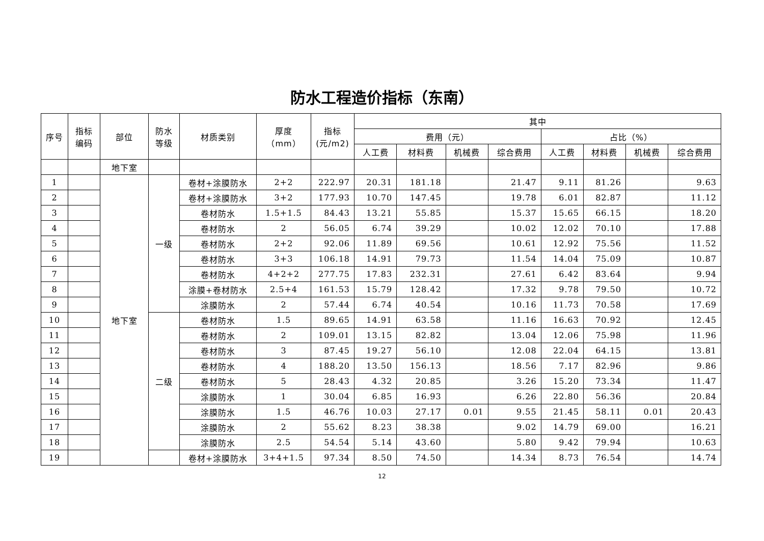防水工程造价指标（东南）
| 序号 | 指标编码 | 部位 | 防水等级 | 材质类别 | 厚度 （mm） | 指标(元/m2) | 其中 | | | | | | | |
| --- | --- | --- | --- | --- | --- | --- | --- | --- | --- | --- | --- | --- | --- | --- |
| | | | | | | | 费用（元） | | | | 占比（%） | | | |
| | | | | | | | 人工费 | 材料费 | 机械费 | 综合费用 | 人工费 | 材料费 | 机械费 | 综合费用 |
| | | 地下室 | | | | | | | | | | | | |
| 1 | | 地下室 | 一级 | 卷材+涂膜防水 | 2+2 | 222.97 | 20.31 | 181.18 | | 21.47 | 9.11 | 81.26 | | 9.63 |
| 2 | | | | 卷材+涂膜防水 | 3+2 | 177.93 | 10.70 | 147.45 | | 19.78 | 6.01 | 82.87 | | 11.12 |
| 3 | | | | 卷材防水 | 1.5+1.5 | 84.43 | 13.21 | 55.85 | | 15.37 | 15.65 | 66.15 | | 18.20 |
| 4 | | | | 卷材防水 | 2 | 56.05 | 6.74 | 39.29 | | 10.02 | 12.02 | 70.10 | | 17.88 |
| 5 | | | | 卷材防水 | 2+2 | 92.06 | 11.89 | 69.56 | | 10.61 | 12.92 | 75.56 | | 11.52 |
| 6 | | | | 卷材防水 | 3+3 | 106.18 | 14.91 | 79.73 | | 11.54 | 14.04 | 75.09 | | 10.87 |
| 7 | | | | 卷材防水 | 4+2+2 | 277.75 | 17.83 | 232.31 | | 27.61 | 6.42 | 83.64 | | 9.94 |
| 8 | | | | 涂膜+卷材防水 | 2.5+4 | 161.53 | 15.79 | 128.42 | | 17.32 | 9.78 | 79.50 | | 10.72 |
| 9 | | | | 涂膜防水 | 2 | 57.44 | 6.74 | 40.54 | | 10.16 | 11.73 | 70.58 | | 17.69 |
| 10 | | | 二级 | 卷材防水 | 1.5 | 89.65 | 14.91 | 63.58 | | 11.16 | 16.63 | 70.92 | | 12.45 |
| 11 | | | | 卷材防水 | 2 | 109.01 | 13.15 | 82.82 | | 13.04 | 12.06 | 75.98 | | 11.96 |
| 12 | | | | 卷材防水 | 3 | 87.45 | 19.27 | 56.10 | | 12.08 | 22.04 | 64.15 | | 13.81 |
| 13 | | | | 卷材防水 | 4 | 188.20 | 13.50 | 156.13 | | 18.56 | 7.17 | 82.96 | | 9.86 |
| 14 | | | | 卷材防水 | 5 | 28.43 | 4.32 | 20.85 | | 3.26 | 15.20 | 73.34 | | 11.47 |
| 15 | | | | 涂膜防水 | 1 | 30.04 | 6.85 | 16.93 | | 6.26 | 22.80 | 56.36 | | 20.84 |
| 16 | | | | 涂膜防水 | 1.5 | 46.76 | 10.03 | 27.17 | 0.01 | 9.55 | 21.45 | 58.11 | 0.01 | 20.43 |
| 17 | | | | 涂膜防水 | 2 | 55.62 | 8.23 | 38.38 | | 9.02 | 14.79 | 69.00 | | 16.21 |
| 18 | | | | 涂膜防水 | 2.5 | 54.54 | 5.14 | 43.60 | | 5.80 | 9.42 | 79.94 | | 10.63 |
| 19 | | | | 卷材+涂膜防水 | 3+4+1.5 | 97.34 | 8.50 | 74.50 | | 14.34 | 8.73 | 76.54 | | 14.74 |
12